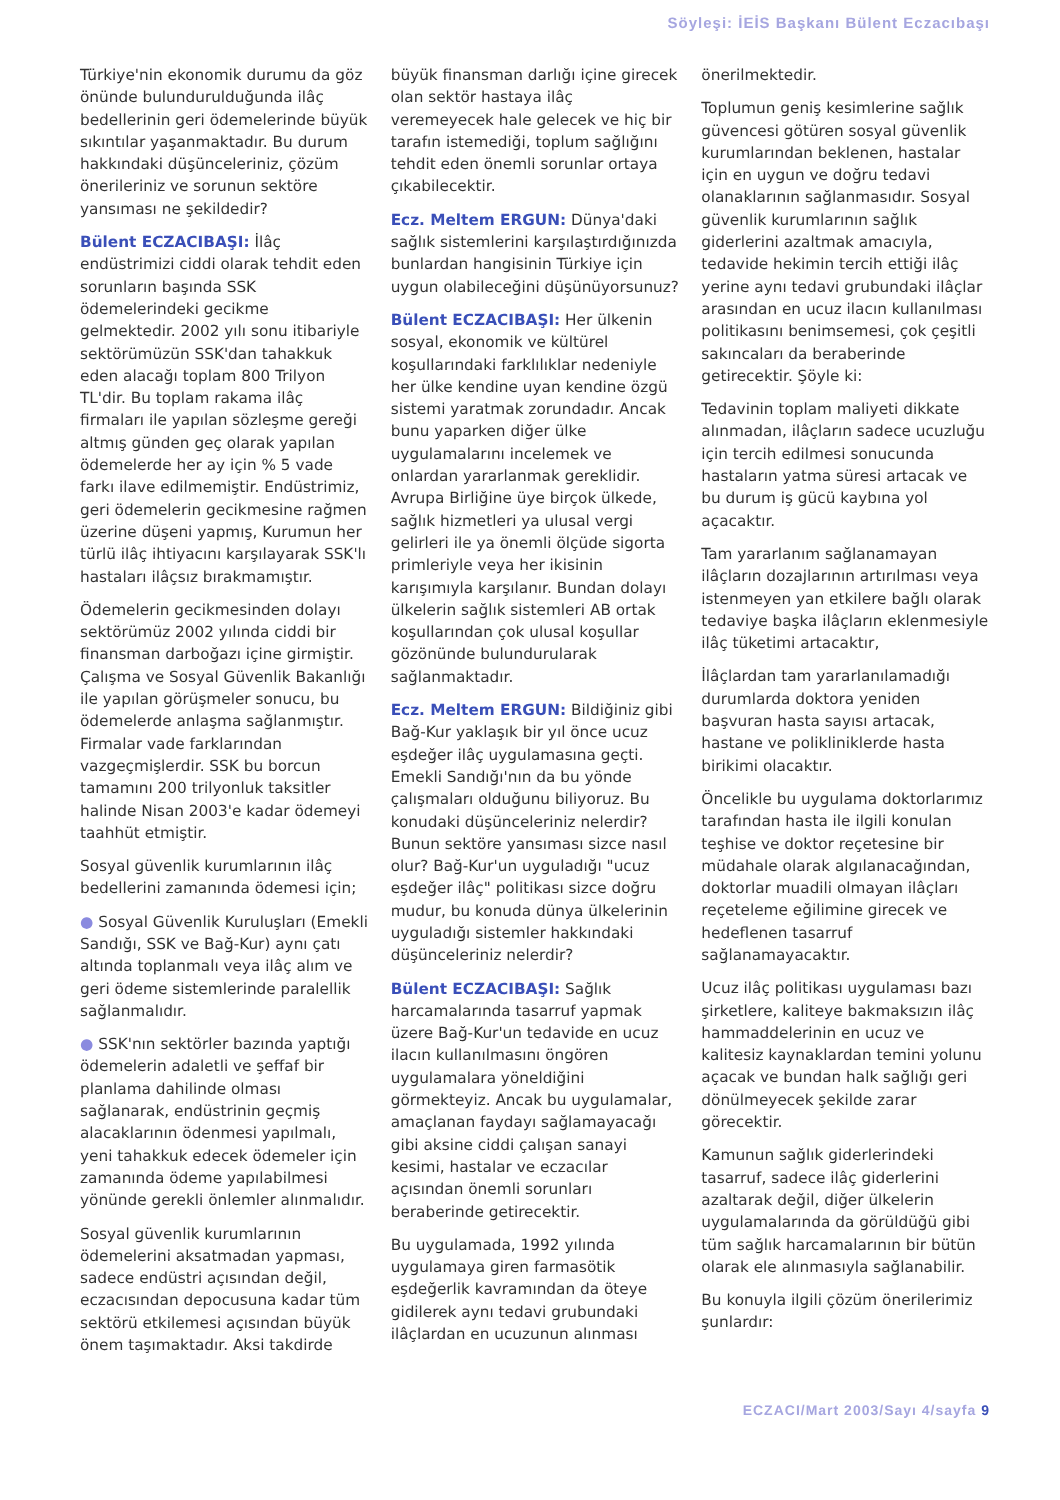Söyleşi: İEİS Başkanı Bülent Eczacıbaşı
Türkiye'nin ekonomik durumu da göz önünde bulundurulduğunda ilâç bedellerinin geri ödemelerinde büyük sıkıntılar yaşanmaktadır. Bu durum hakkındaki düşünceleriniz, çözüm önerileriniz ve sorunun sektöre yansıması ne şekildedir?
Bülent ECZACIBAŞI: İlâç endüstrimizi ciddi olarak tehdit eden sorunların başında SSK ödemelerindeki gecikme gelmektedir. 2002 yılı sonu itibariyle sektörümüzün SSK'dan tahakkuk eden alacağı toplam 800 Trilyon TL'dir. Bu toplam rakama ilâç firmaları ile yapılan sözleşme gereği altmış günden geç olarak yapılan ödemelerde her ay için % 5 vade farkı ilave edilmemiştir. Endüstrimiz, geri ödemelerin gecikmesine rağmen üzerine düşeni yapmış, Kurumun her türlü ilâç ihtiyacını karşılayarak SSK'lı hastaları ilâçsız bırakmamıştır.
Ödemelerin gecikmesinden dolayı sektörümüz 2002 yılında ciddi bir finansman darboğazı içine girmiştir. Çalışma ve Sosyal Güvenlik Bakanlığı ile yapılan görüşmeler sonucu, bu ödemelerde anlaşma sağlanmıştır. Firmalar vade farklarından vazgeçmişlerdir. SSK bu borcun tamamını 200 trilyonluk taksitler halinde Nisan 2003'e kadar ödemeyi taahhüt etmiştir.
Sosyal güvenlik kurumlarının ilâç bedellerini zamanında ödemesi için;
● Sosyal Güvenlik Kuruluşları (Emekli Sandığı, SSK ve Bağ-Kur) aynı çatı altında toplanmalı veya ilâç alım ve geri ödeme sistemlerinde paralellik sağlanmalıdır.
● SSK'nın sektörler bazında yaptığı ödemelerin adaletli ve şeffaf bir planlama dahilinde olması sağlanarak, endüstrinin geçmiş alacaklarının ödenmesi yapılmalı, yeni tahakkuk edecek ödemeler için zamanında ödeme yapılabilmesi yönünde gerekli önlemler alınmalıdır.
Sosyal güvenlik kurumlarının ödemelerini aksatmadan yapması, sadece endüstri açısından değil, eczacısından depocusuna kadar tüm sektörü etkilemesi açısından büyük önem taşımaktadır. Aksi takdirde
büyük finansman darlığı içine girecek olan sektör hastaya ilâç veremeyecek hale gelecek ve hiç bir tarafın istemediği, toplum sağlığını tehdit eden önemli sorunlar ortaya çıkabilecektir.
Ecz. Meltem ERGUN: Dünya'daki sağlık sistemlerini karşılaştırdığınızda bunlardan hangisinin Türkiye için uygun olabileceğini düşünüyorsunuz?
Bülent ECZACIBAŞI: Her ülkenin sosyal, ekonomik ve kültürel koşullarındaki farklılıklar nedeniyle her ülke kendine uyan kendine özgü sistemi yaratmak zorundadır. Ancak bunu yaparken diğer ülke uygulamalarını incelemek ve onlardan yararlanmak gereklidir. Avrupa Birliğine üye birçok ülkede, sağlık hizmetleri ya ulusal vergi gelirleri ile ya önemli ölçüde sigorta primleriyle veya her ikisinin karışımıyla karşılanır. Bundan dolayı ülkelerin sağlık sistemleri AB ortak koşullarından çok ulusal koşullar gözönünde bulundurularak sağlanmaktadır.
Ecz. Meltem ERGUN: Bildiğiniz gibi Bağ-Kur yaklaşık bir yıl önce ucuz eşdeğer ilâç uygulamasına geçti. Emekli Sandığı'nın da bu yönde çalışmaları olduğunu biliyoruz. Bu konudaki düşünceleriniz nelerdir? Bunun sektöre yansıması sizce nasıl olur? Bağ-Kur'un uyguladığı "ucuz eşdeğer ilâç" politikası sizce doğru mudur, bu konuda dünya ülkelerinin uyguladığı sistemler hakkındaki düşünceleriniz nelerdir?
Bülent ECZACIBAŞI: Sağlık harcamalarında tasarruf yapmak üzere Bağ-Kur'un tedavide en ucuz ilacın kullanılmasını öngören uygulamalara yöneldiğini görmekteyiz. Ancak bu uygulamalar, amaçlanan faydayı sağlamayacağı gibi aksine ciddi çalışan sanayi kesimi, hastalar ve eczacılar açısından önemli sorunları beraberinde getirecektir.
Bu uygulamada, 1992 yılında uygulamaya giren farmasötik eşdeğerlik kavramından da öteye gidilerek aynı tedavi grubundaki ilâçlardan en ucuzunun alınması
önerilmektedir.
Toplumun geniş kesimlerine sağlık güvencesi götüren sosyal güvenlik kurumlarından beklenen, hastalar için en uygun ve doğru tedavi olanaklarının sağlanmasıdır. Sosyal güvenlik kurumlarının sağlık giderlerini azaltmak amacıyla, tedavide hekimin tercih ettiği ilâç yerine aynı tedavi grubundaki ilâçlar arasından en ucuz ilacın kullanılması politikasını benimsemesi, çok çeşitli sakıncaları da beraberinde getirecektir. Şöyle ki:
Tedavinin toplam maliyeti dikkate alınmadan, ilâçların sadece ucuzluğu için tercih edilmesi sonucunda hastaların yatma süresi artacak ve bu durum iş gücü kaybına yol açacaktır.
Tam yararlanım sağlanamayan ilâçların dozajlarının artırılması veya istenmeyen yan etkilere bağlı olarak tedaviye başka ilâçların eklenmesiyle ilâç tüketimi artacaktır,
İlâçlardan tam yararlanılamadığı durumlarda doktora yeniden başvuran hasta sayısı artacak, hastane ve polikliniklerde hasta birikimi olacaktır.
Öncelikle bu uygulama doktorlarımız tarafından hasta ile ilgili konulan teşhise ve doktor reçetesine bir müdahale olarak algılanacağından, doktorlar muadili olmayan ilâçları reçeteleme eğilimine girecek ve hedeflenen tasarruf sağlanamayacaktır.
Ucuz ilâç politikası uygulaması bazı şirketlere, kaliteye bakmaksızın ilâç hammaddelerinin en ucuz ve kalitesiz kaynaklardan temini yolunu açacak ve bundan halk sağlığı geri dönülmeyecek şekilde zarar görecektir.
Kamunun sağlık giderlerindeki tasarruf, sadece ilâç giderlerini azaltarak değil, diğer ülkelerin uygulamalarında da görüldüğü gibi tüm sağlık harcamalarının bir bütün olarak ele alınmasıyla sağlanabilir.
Bu konuyla ilgili çözüm önerilerimiz şunlardır:
ECZACI/Mart 2003/Sayı 4/sayfa 9